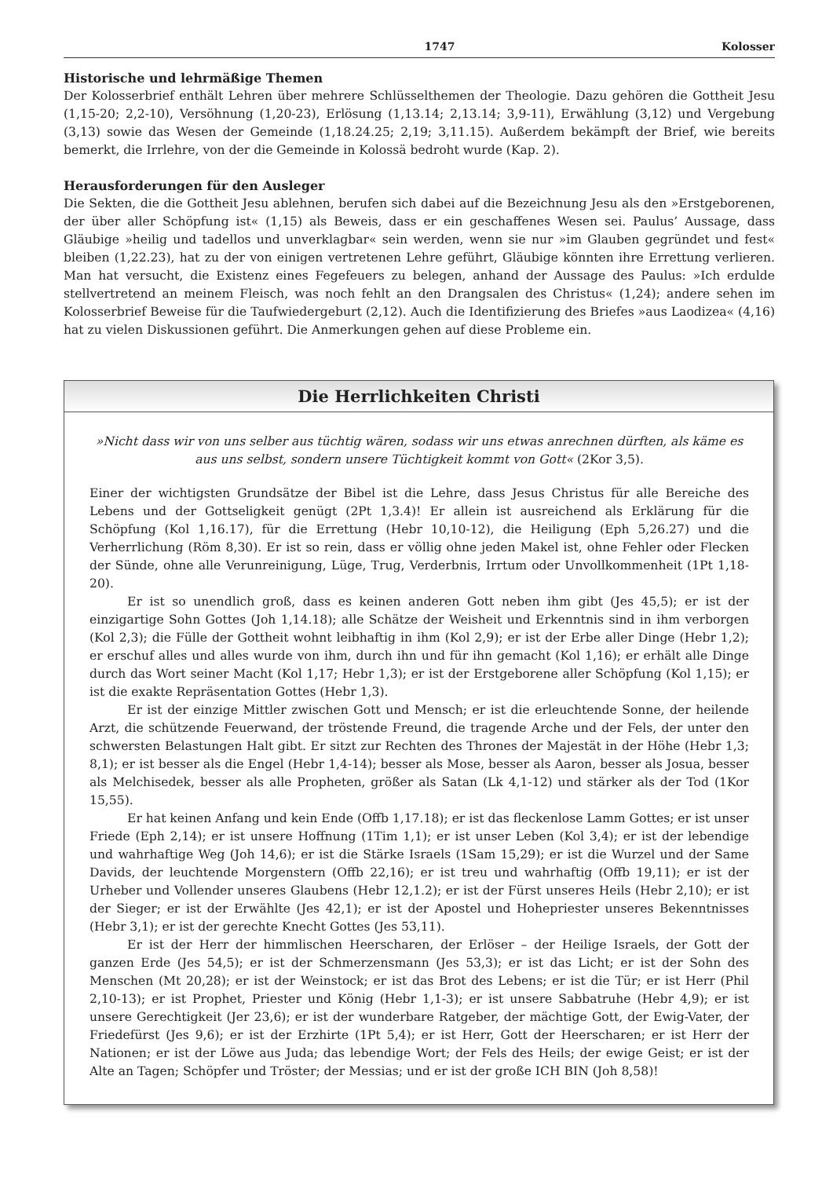1747 Kolosser
Historische und lehrmäßige Themen
Der Kolosserbrief enthält Lehren über mehrere Schlüsselthemen der Theologie. Dazu gehören die Gottheit Jesu (1,15-20; 2,2-10), Versöhnung (1,20-23), Erlösung (1,13.14; 2,13.14; 3,9-11), Erwählung (3,12) und Vergebung (3,13) sowie das Wesen der Gemeinde (1,18.24.25; 2,19; 3,11.15). Außerdem bekämpft der Brief, wie bereits bemerkt, die Irrlehre, von der die Gemeinde in Kolossä bedroht wurde (Kap. 2).
Herausforderungen für den Ausleger
Die Sekten, die die Gottheit Jesu ablehnen, berufen sich dabei auf die Bezeichnung Jesu als den »Erstgeborenen, der über aller Schöpfung ist« (1,15) als Beweis, dass er ein geschaffenes Wesen sei. Paulus’ Aussage, dass Gläubige »heilig und tadellos und unverklagbar« sein werden, wenn sie nur »im Glauben gegründet und fest« bleiben (1,22.23), hat zu der von einigen vertretenen Lehre geführt, Gläubige könnten ihre Errettung verlieren. Man hat versucht, die Existenz eines Fegefeuers zu belegen, anhand der Aussage des Paulus: »Ich erdulde stellvertretend an meinem Fleisch, was noch fehlt an den Drangsalen des Christus« (1,24); andere sehen im Kolosserbrief Beweise für die Taufwiedergeburt (2,12). Auch die Identifizierung des Briefes »aus Laodizea« (4,16) hat zu vielen Diskussionen geführt. Die Anmerkungen gehen auf diese Probleme ein.
Die Herrlichkeiten Christi
»Nicht dass wir von uns selber aus tüchtig wären, sodass wir uns etwas anrechnen dürften, als käme es aus uns selbst, sondern unsere Tüchtigkeit kommt von Gott« (2Kor 3,5).
Einer der wichtigsten Grundsätze der Bibel ist die Lehre, dass Jesus Christus für alle Bereiche des Lebens und der Gottseligkeit genügt (2Pt 1,3.4)! Er allein ist ausreichend als Erklärung für die Schöpfung (Kol 1,16.17), für die Errettung (Hebr 10,10-12), die Heiligung (Eph 5,26.27) und die Verherrlichung (Röm 8,30). Er ist so rein, dass er völlig ohne jeden Makel ist, ohne Fehler oder Flecken der Sünde, ohne alle Verunreinigung, Lüge, Trug, Verderbnis, Irrtum oder Unvollkommenheit (1Pt 1,18-20).
Er ist so unendlich groß, dass es keinen anderen Gott neben ihm gibt (Jes 45,5); er ist der einzigartige Sohn Gottes (Joh 1,14.18); alle Schätze der Weisheit und Erkenntnis sind in ihm verborgen (Kol 2,3); die Fülle der Gottheit wohnt leibhaftig in ihm (Kol 2,9); er ist der Erbe aller Dinge (Hebr 1,2); er erschuf alles und alles wurde von ihm, durch ihn und für ihn gemacht (Kol 1,16); er erhält alle Dinge durch das Wort seiner Macht (Kol 1,17; Hebr 1,3); er ist der Erstgeborene aller Schöpfung (Kol 1,15); er ist die exakte Repräsentation Gottes (Hebr 1,3).
Er ist der einzige Mittler zwischen Gott und Mensch; er ist die erleuchtende Sonne, der heilende Arzt, die schützende Feuerwand, der tröstende Freund, die tragende Arche und der Fels, der unter den schwersten Belastungen Halt gibt. Er sitzt zur Rechten des Thrones der Majestät in der Höhe (Hebr 1,3; 8,1); er ist besser als die Engel (Hebr 1,4-14); besser als Mose, besser als Aaron, besser als Josua, besser als Melchisedek, besser als alle Propheten, größer als Satan (Lk 4,1-12) und stärker als der Tod (1Kor 15,55).
Er hat keinen Anfang und kein Ende (Offb 1,17.18); er ist das fleckenlose Lamm Gottes; er ist unser Friede (Eph 2,14); er ist unsere Hoffnung (1Tim 1,1); er ist unser Leben (Kol 3,4); er ist der lebendige und wahrhaftige Weg (Joh 14,6); er ist die Stärke Israels (1Sam 15,29); er ist die Wurzel und der Same Davids, der leuchtende Morgenstern (Offb 22,16); er ist treu und wahrhaftig (Offb 19,11); er ist der Urheber und Vollender unseres Glaubens (Hebr 12,1.2); er ist der Fürst unseres Heils (Hebr 2,10); er ist der Sieger; er ist der Erwählte (Jes 42,1); er ist der Apostel und Hohepriester unseres Bekenntnisses (Hebr 3,1); er ist der gerechte Knecht Gottes (Jes 53,11).
Er ist der Herr der himmlischen Heerscharen, der Erlöser – der Heilige Israels, der Gott der ganzen Erde (Jes 54,5); er ist der Schmerzensmann (Jes 53,3); er ist das Licht; er ist der Sohn des Menschen (Mt 20,28); er ist der Weinstock; er ist das Brot des Lebens; er ist die Tür; er ist Herr (Phil 2,10-13); er ist Prophet, Priester und König (Hebr 1,1-3); er ist unsere Sabbatruhe (Hebr 4,9); er ist unsere Gerechtigkeit (Jer 23,6); er ist der wunderbare Ratgeber, der mächtige Gott, der Ewig-Vater, der Friedefürst (Jes 9,6); er ist der Erzhirte (1Pt 5,4); er ist Herr, Gott der Heerscharen; er ist Herr der Nationen; er ist der Löwe aus Juda; das lebendige Wort; der Fels des Heils; der ewige Geist; er ist der Alte an Tagen; Schöpfer und Tröster; der Messias; und er ist der große ICH BIN (Joh 8,58)!